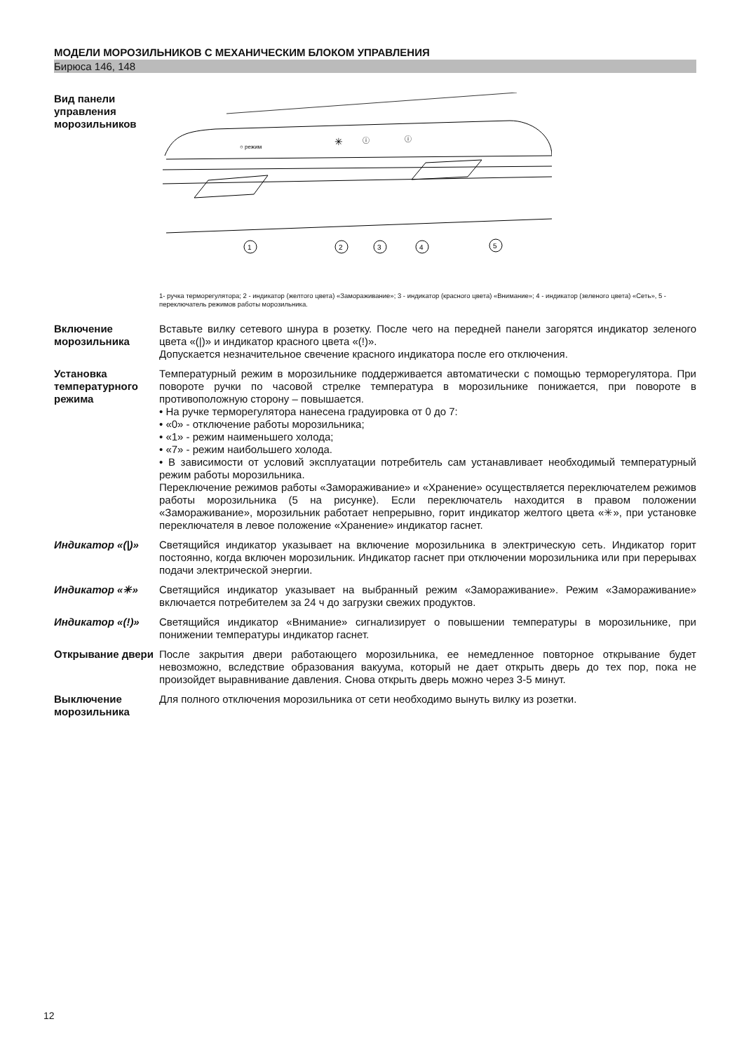МОДЕЛИ МОРОЗИЛЬНИКОВ С МЕХАНИЧЕСКИМ БЛОКОМ УПРАВЛЕНИЯ
Бирюса 146, 148
Вид панели управления морозильников
○ режим
✳
ⓘ
ⓘ
1
2
3
4
5
1- ручка терморегулятора; 2 - индикатор (желтого цвета) «Замораживание»; 3 - индикатор (красного цвета) «Внимание»; 4 - индикатор (зеленого цвета) «Сеть», 5 - переключатель режимов работы морозильника.
Включение морозильника
Вставьте вилку сетевого шнура в розетку. После чего на передней панели загорятся индикатор зеленого цвета «(|)» и индикатор красного цвета «(!)».
Допускается незначительное свечение красного индикатора после его отключения.
Установка температурного режима
Температурный режим в морозильнике поддерживается автоматически с помощью терморегулятора. При повороте ручки по часовой стрелке температура в морозильнике понижается, при повороте в противоположную сторону – повышается.
• На ручке терморегулятора нанесена градуировка от 0 до 7:
• «0» - отключение работы морозильника;
• «1» - режим наименьшего холода;
• «7» - режим наибольшего холода.
• В зависимости от условий эксплуатации потребитель сам устанавливает необходимый температурный режим работы морозильника.
Переключение режимов работы «Замораживание» и «Хранение» осуществляется переключателем режимов работы морозильника (5 на рисунке). Если переключатель находится в правом положении «Замораживание», морозильник работает непрерывно, горит индикатор желтого цвета «✳», при установке переключателя в левое положение «Хранение» индикатор гаснет.
Индикатор «(|)» Светящийся индикатор указывает на включение морозильника в электрическую сеть. Индикатор горит постоянно, когда включен морозильник. Индикатор гаснет при отключении морозильника или при перерывах подачи электрической энергии.
Индикатор «✳» Светящийся индикатор указывает на выбранный режим «Замораживание». Режим «Замораживание» включается потребителем за 24 ч до загрузки свежих продуктов.
Индикатор «(!)» Светящийся индикатор «Внимание» сигнализирует о повышении температуры в морозильнике, при понижении температуры индикатор гаснет.
Открывание двери После закрытия двери работающего морозильника, ее немедленное повторное открывание будет невозможно, вследствие образования вакуума, который не дает открыть дверь до тех пор, пока не произойдет выравнивание давления. Снова открыть дверь можно через 3-5 минут.
Выключение морозильника
Для полного отключения морозильника от сети необходимо вынуть вилку из розетки.
12